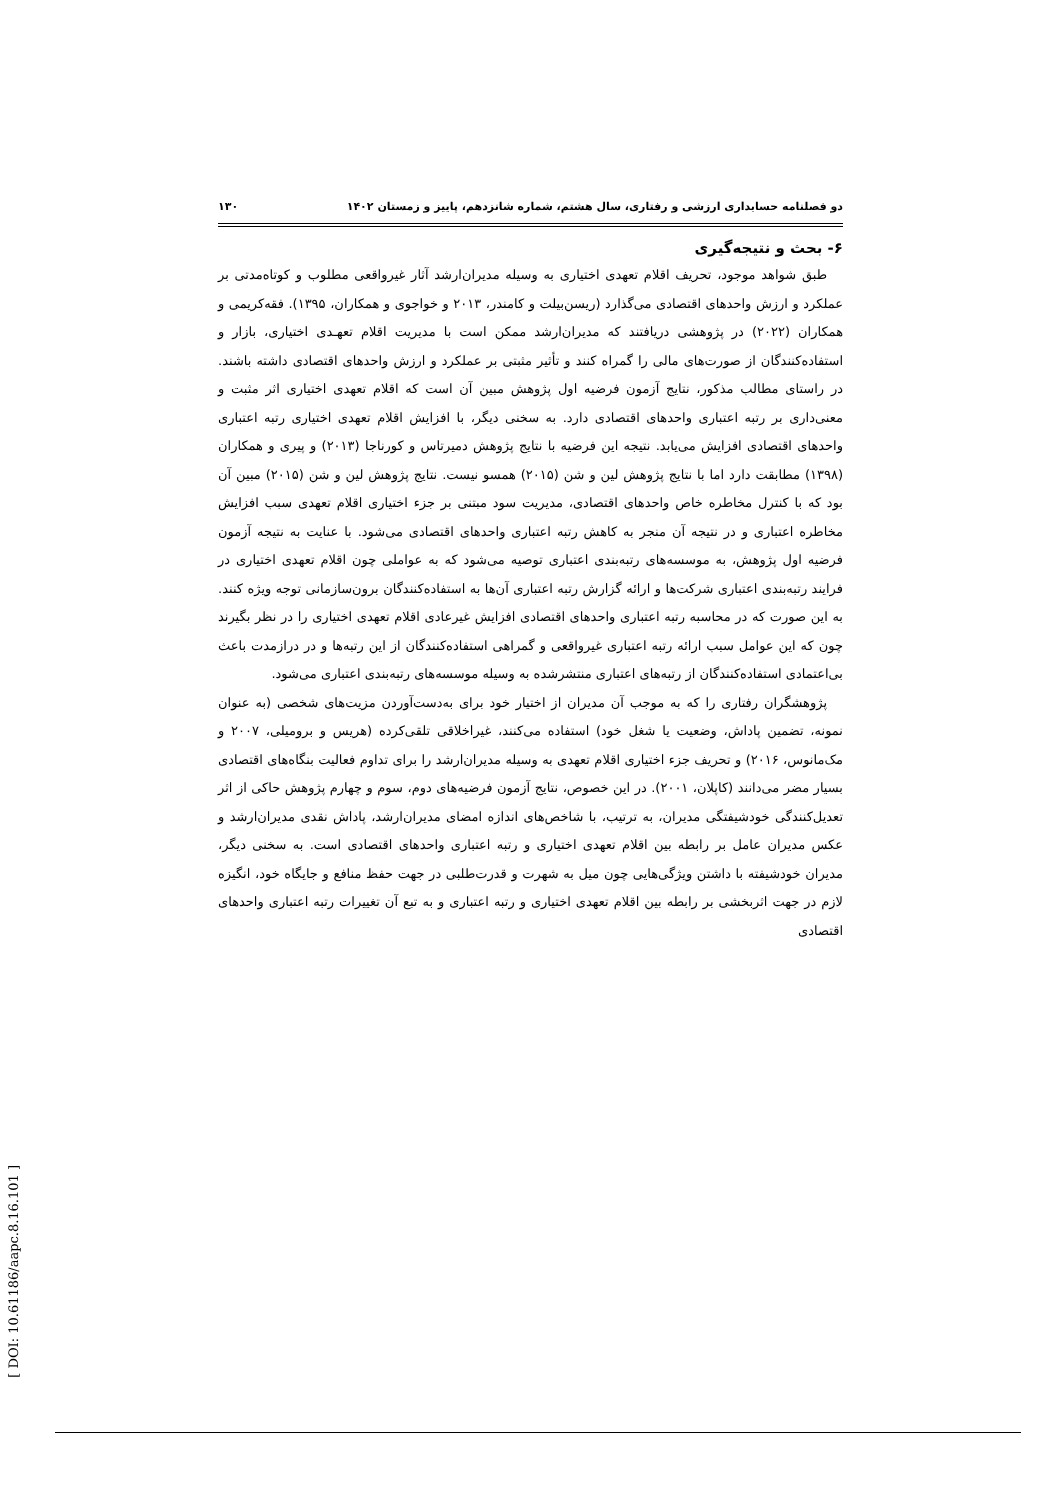دو فصلنامه حسابداری ارزشی و رفتاری، سال هشتم، شماره شانزدهم، پاییز و زمستان ۱۴۰۲ ۱۳۰
۶- بحث و نتیجه‌گیری
طبق شواهد موجود، تحریف اقلام تعهدی اختیاری به وسیله مدیران‌ارشد آثار غیرواقعی مطلوب و کوتاه‌مدتی بر عملکرد و ارزش واحدهای اقتصادی می‌گذارد (ریسن‌بیلت و کامندر، ۲۰۱۳ و خواجوی و همکاران، ۱۳۹۵). فقه‌کریمی و همکاران (۲۰۲۲) در پژوهشی دریافتند که مدیران‌ارشد ممکن است با مدیریت اقلام تعهـدی اختیاری، بازار و استفاده‌کنندگان از صورت‌های مالی را گمراه کنند و تأثیر مثبتی بر عملکرد و ارزش واحدهای اقتصادی داشته باشند. در راستای مطالب مذکور، نتایج آزمون فرضیه اول پژوهش مبین آن است که اقلام تعهدی اختیاری اثر مثبت و معنی‌داری بر رتبه اعتباری واحدهای اقتصادی دارد. به سخنی دیگر، با افزایش اقلام تعهدی اختیاری رتبه اعتباری واحدهای اقتصادی افزایش می‌یابد. نتیجه این فرضیه با نتایج پژوهش دمیرتاس و کورناجا (۲۰۱۳) و پیری و همکاران (۱۳۹۸) مطابقت دارد اما با نتایج پژوهش لین و شن (۲۰۱۵) همسو نیست. نتایج پژوهش لین و شن (۲۰۱۵) مبین آن بود که با کنترل مخاطره خاص واحدهای اقتصادی، مدیریت سود مبتنی بر جزء اختیاری اقلام تعهدی سبب افزایش مخاطره اعتباری و در نتیجه آن منجر به کاهش رتبه اعتباری واحدهای اقتصادی می‌شود. با عنایت به نتیجه آزمون فرضیه اول پژوهش، به موسسه‌های رتبه‌بندی اعتباری توصیه می‌شود که به عواملی چون اقلام تعهدی اختیاری در فرایند رتبه‌بندی اعتباری شرکت‌ها و ارائه گزارش رتبه اعتباری آن‌ها به استفاده‌کنندگان برون‌سازمانی توجه ویژه کنند. به این صورت که در محاسبه رتبه اعتباری واحدهای اقتصادی افزایش غیرعادی اقلام تعهدی اختیاری را در نظر بگیرند چون که این عوامل سبب ارائه رتبه اعتباری غیرواقعی و گمراهی استفاده‌کنندگان از این رتبه‌ها و در درازمدت باعث بی‌اعتمادی استفاده‌کنندگان از رتبه‌های اعتباری منتشرشده به وسیله موسسه‌های رتبه‌بندی اعتباری می‌شود.
پژوهشگران رفتاری را که به موجب آن مدیران از اختیار خود برای به‌دست‌آوردن مزیت‌های شخصی (به عنوان نمونه، تضمین پاداش، وضعیت یا شغل خود) استفاده می‌کنند، غیراخلاقی تلقی‌کرده (هریس و برومیلی، ۲۰۰۷ و مک‌مانوس، ۲۰۱۶) و تحریف جزء اختیاری اقلام تعهدی به وسیله مدیران‌ارشد را برای تداوم فعالیت بنگاه‌های اقتصادی بسیار مضر می‌دانند (کاپلان، ۲۰۰۱). در این خصوص، نتایج آزمون فرضیه‌های دوم، سوم و چهارم پژوهش حاکی از اثر تعدیل‌کنندگی خودشیفتگی مدیران، به ترتیب، با شاخص‌های اندازه امضای مدیران‌ارشد، پاداش نقدی مدیران‌ارشد و عکس مدیران عامل بر رابطه بین اقلام تعهدی اختیاری و رتبه اعتباری واحدهای اقتصادی است. به سخنی دیگر، مدیران خودشیفته با داشتن ویژگی‌هایی چون میل به شهرت و قدرت‌طلبی در جهت حفظ منافع و جایگاه خود، انگیزه لازم در جهت اثربخشی بر رابطه بین اقلام تعهدی اختیاری و رتبه اعتباری و به تبع آن تغییرات رتبه اعتباری واحدهای اقتصادی
[ DOI: 10.61186/aapc.8.16.101 ]